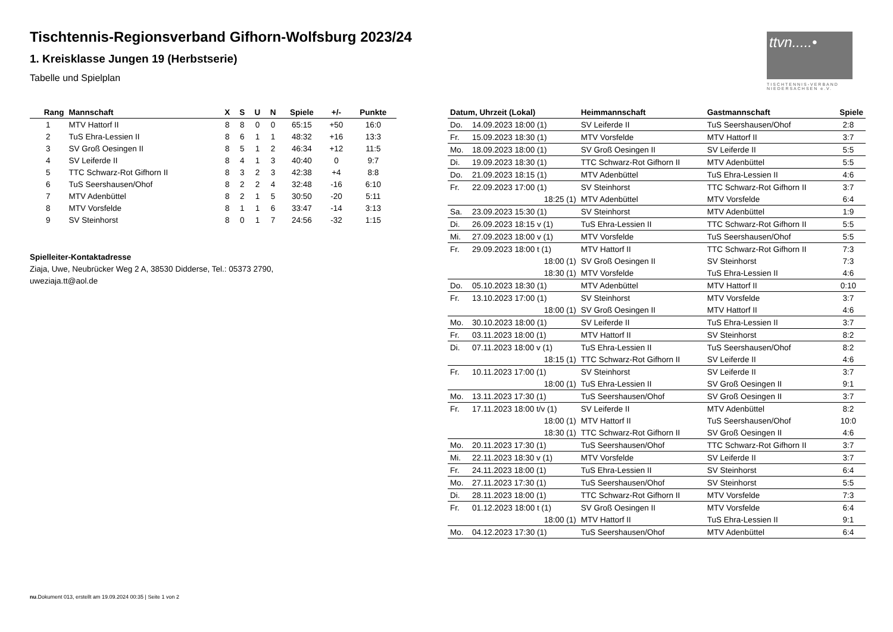Tischtennis-Regionsverband Gifhorn-Wolfsburg 2023/24
1. Kreisklasse Jungen 19 (Herbstserie)
Tabelle und Spielplan
ttvn.....•
TISCHTENNIS-VERBAND NIEDERSACHSEN e.V.
| Rang | Mannschaft | X | S | U | N | Spiele | +/- | Punkte |
| --- | --- | --- | --- | --- | --- | --- | --- | --- |
| 1 | MTV Hattorf II | 8 | 8 | 0 | 0 | 65:15 | +50 | 16:0 |
| 2 | TuS Ehra-Lessien II | 8 | 6 | 1 | 1 | 48:32 | +16 | 13:3 |
| 3 | SV Groß Oesingen II | 8 | 5 | 1 | 2 | 46:34 | +12 | 11:5 |
| 4 | SV Leiferde II | 8 | 4 | 1 | 3 | 40:40 | 0 | 9:7 |
| 5 | TTC Schwarz-Rot Gifhorn II | 8 | 3 | 2 | 3 | 42:38 | +4 | 8:8 |
| 6 | TuS Seershausen/Ohof | 8 | 2 | 2 | 4 | 32:48 | -16 | 6:10 |
| 7 | MTV Adenbüttel | 8 | 2 | 1 | 5 | 30:50 | -20 | 5:11 |
| 8 | MTV Vorsfelde | 8 | 1 | 1 | 6 | 33:47 | -14 | 3:13 |
| 9 | SV Steinhorst | 8 | 0 | 1 | 7 | 24:56 | -32 | 1:15 |
Spielleiter-Kontaktadresse
Ziaja, Uwe, Neubrücker Weg 2 A, 38530 Didderse, Tel.: 05373 2790, uweziaja.tt@aol.de
| Datum, Uhrzeit (Lokal) | | Heimmannschaft | Gastmannschaft | Spiele |
| --- | --- | --- | --- | --- |
| Do. | 14.09.2023 18:00 (1) | SV Leiferde II | TuS Seershausen/Ohof | 2:8 |
| Fr. | 15.09.2023 18:30 (1) | MTV Vorsfelde | MTV Hattorf II | 3:7 |
| Mo. | 18.09.2023 18:00 (1) | SV Groß Oesingen II | SV Leiferde II | 5:5 |
| Di. | 19.09.2023 18:30 (1) | TTC Schwarz-Rot Gifhorn II | MTV Adenbüttel | 5:5 |
| Do. | 21.09.2023 18:15 (1) | MTV Adenbüttel | TuS Ehra-Lessien II | 4:6 |
| Fr. | 22.09.2023 17:00 (1) | SV Steinhorst | TTC Schwarz-Rot Gifhorn II | 3:7 |
| | 18:25 (1) | MTV Adenbüttel | MTV Vorsfelde | 6:4 |
| Sa. | 23.09.2023 15:30 (1) | SV Steinhorst | MTV Adenbüttel | 1:9 |
| Di. | 26.09.2023 18:15 v (1) | TuS Ehra-Lessien II | TTC Schwarz-Rot Gifhorn II | 5:5 |
| Mi. | 27.09.2023 18:00 v (1) | MTV Vorsfelde | TuS Seershausen/Ohof | 5:5 |
| Fr. | 29.09.2023 18:00 t (1) | MTV Hattorf II | TTC Schwarz-Rot Gifhorn II | 7:3 |
| | 18:00 (1) | SV Groß Oesingen II | SV Steinhorst | 7:3 |
| | 18:30 (1) | MTV Vorsfelde | TuS Ehra-Lessien II | 4:6 |
| Do. | 05.10.2023 18:30 (1) | MTV Adenbüttel | MTV Hattorf II | 0:10 |
| Fr. | 13.10.2023 17:00 (1) | SV Steinhorst | MTV Vorsfelde | 3:7 |
| | 18:00 (1) | SV Groß Oesingen II | MTV Hattorf II | 4:6 |
| Mo. | 30.10.2023 18:00 (1) | SV Leiferde II | TuS Ehra-Lessien II | 3:7 |
| Fr. | 03.11.2023 18:00 (1) | MTV Hattorf II | SV Steinhorst | 8:2 |
| Di. | 07.11.2023 18:00 v (1) | TuS Ehra-Lessien II | TuS Seershausen/Ohof | 8:2 |
| | 18:15 (1) | TTC Schwarz-Rot Gifhorn II | SV Leiferde II | 4:6 |
| Fr. | 10.11.2023 17:00 (1) | SV Steinhorst | SV Leiferde II | 3:7 |
| | 18:00 (1) | TuS Ehra-Lessien II | SV Groß Oesingen II | 9:1 |
| Mo. | 13.11.2023 17:30 (1) | TuS Seershausen/Ohof | SV Groß Oesingen II | 3:7 |
| Fr. | 17.11.2023 18:00 t/v (1) | SV Leiferde II | MTV Adenbüttel | 8:2 |
| | 18:00 (1) | MTV Hattorf II | TuS Seershausen/Ohof | 10:0 |
| | 18:30 (1) | TTC Schwarz-Rot Gifhorn II | SV Groß Oesingen II | 4:6 |
| Mo. | 20.11.2023 17:30 (1) | TuS Seershausen/Ohof | TTC Schwarz-Rot Gifhorn II | 3:7 |
| Mi. | 22.11.2023 18:30 v (1) | MTV Vorsfelde | SV Leiferde II | 3:7 |
| Fr. | 24.11.2023 18:00 (1) | TuS Ehra-Lessien II | SV Steinhorst | 6:4 |
| Mo. | 27.11.2023 17:30 (1) | TuS Seershausen/Ohof | SV Steinhorst | 5:5 |
| Di. | 28.11.2023 18:00 (1) | TTC Schwarz-Rot Gifhorn II | MTV Vorsfelde | 7:3 |
| Fr. | 01.12.2023 18:00 t (1) | SV Groß Oesingen II | MTV Vorsfelde | 6:4 |
| | 18:00 (1) | MTV Hattorf II | TuS Ehra-Lessien II | 9:1 |
| Mo. | 04.12.2023 17:30 (1) | TuS Seershausen/Ohof | MTV Adenbüttel | 6:4 |
nu.Dokument 013, erstellt am 19.09.2024 00:35 | Seite 1 von 2